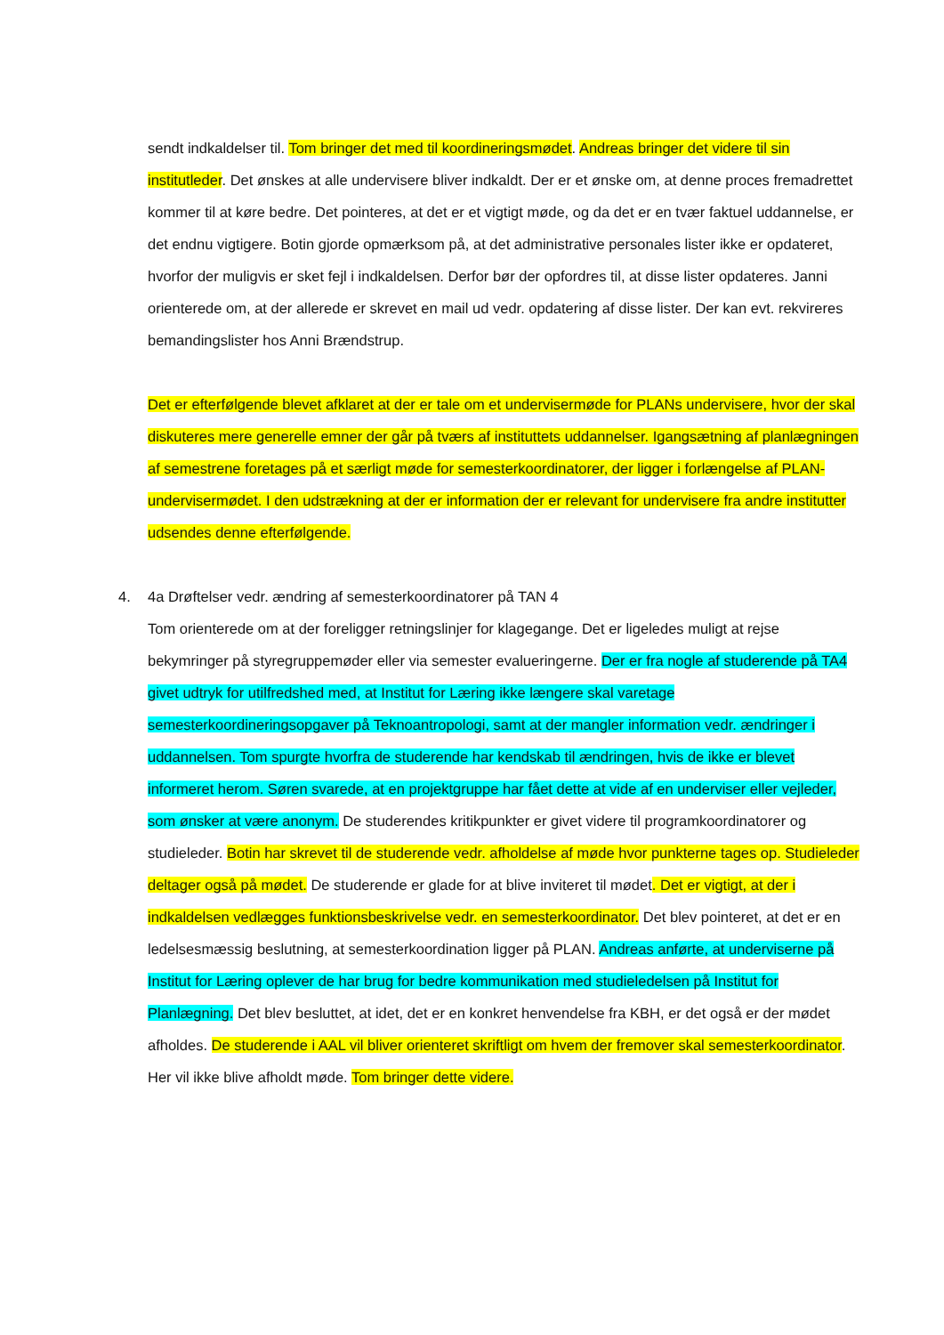sendt indkaldelser til. Tom bringer det med til koordineringsmødet. Andreas bringer det videre til sin institutleder. Det ønskes at alle undervisere bliver indkaldt. Der er et ønske om, at denne proces fremadrettet kommer til at køre bedre. Det pointeres, at det er et vigtigt møde, og da det er en tvær faktuel uddannelse, er det endnu vigtigere. Botin gjorde opmærksom på, at det administrative personales lister ikke er opdateret, hvorfor der muligvis er sket fejl i indkaldelsen. Derfor bør der opfordres til, at disse lister opdateres. Janni orienterede om, at der allerede er skrevet en mail ud vedr. opdatering af disse lister. Der kan evt. rekvireres bemandingslister hos Anni Brændstrup.
Det er efterfølgende blevet afklaret at der er tale om et undervisermøde for PLANs undervisere, hvor der skal diskuteres mere generelle emner der går på tværs af instituttets uddannelser. Igangsætning af planlægningen af semestrene foretages på et særligt møde for semesterkoordinatorer, der ligger i forlængelse af PLAN-undervisermødet. I den udstrækning at der er information der er relevant for undervisere fra andre institutter udsendes denne efterfølgende.
4. 4a Drøftelser vedr. ændring af semesterkoordinatorer på TAN 4
Tom orienterede om at der foreligger retningslinjer for klagegange. Det er ligeledes muligt at rejse bekymringer på styregruppemøder eller via semester evalueringerne. Der er fra nogle af studerende på TA4 givet udtryk for utilfredshed med, at Institut for Læring ikke længere skal varetage semesterkoordineringsopgaver på Teknoantropologi, samt at der mangler information vedr. ændringer i uddannelsen. Tom spurgte hvorfra de studerende har kendskab til ændringen, hvis de ikke er blevet informeret herom. Søren svarede, at en projektgruppe har fået dette at vide af en underviser eller vejleder, som ønsker at være anonym. De studerendes kritikpunkter er givet videre til programkoordinatorer og studieleder. Botin har skrevet til de studerende vedr. afholdelse af møde hvor punkterne tages op. Studieleder deltager også på mødet. De studerende er glade for at blive inviteret til mødet. Det er vigtigt, at der i indkaldelsen vedlægges funktionsbeskrivelse vedr. en semesterkoordinator. Det blev pointeret, at det er en ledelsesmæssig beslutning, at semesterkoordination ligger på PLAN. Andreas anførte, at underviserne på Institut for Læring oplever de har brug for bedre kommunikation med studieledelsen på Institut for Planlægning. Det blev besluttet, at idet, det er en konkret henvendelse fra KBH, er det også er der mødet afholdes. De studerende i AAL vil bliver orienteret skriftligt om hvem der fremover skal semesterkoordinator. Her vil ikke blive afholdt møde. Tom bringer dette videre.